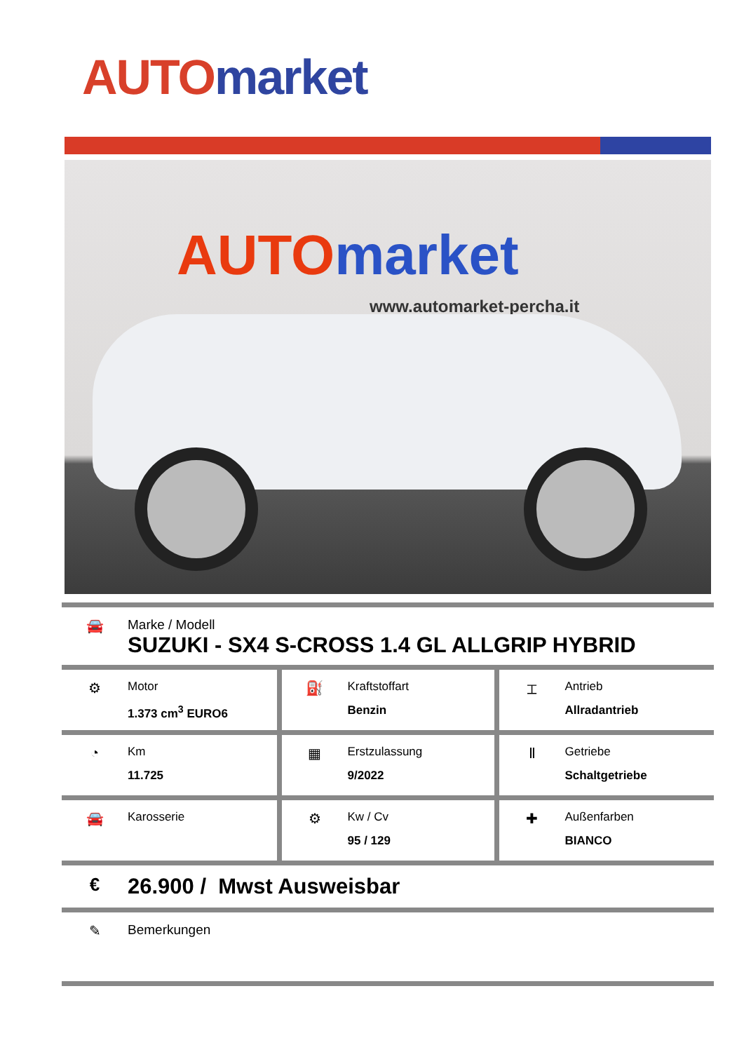AUTO market
AUTO market
www.automarket-percha.it
🚘 Marke / Modell
SUZUKI - SX4 S-CROSS 1.4 GL ALLGRIP HYBRID
| ⚙ Motor 1.373 cm<sup>3</sup> EURO6 | ⛽ Kraftstoffart Benzin | ⌶ Antrieb Allradantrieb |
| ◔ Km 11.725 | ▦ Erstzulassung 9/2022 | Ⅱ Getriebe Schaltgetriebe |
| 🚘 Karosserie | ⚙ Kw / Cv 95 / 129 | ✚ Außenfarben BIANCO |
€
26.900 / Mwst Ausweisbar
✎ Bemerkungen